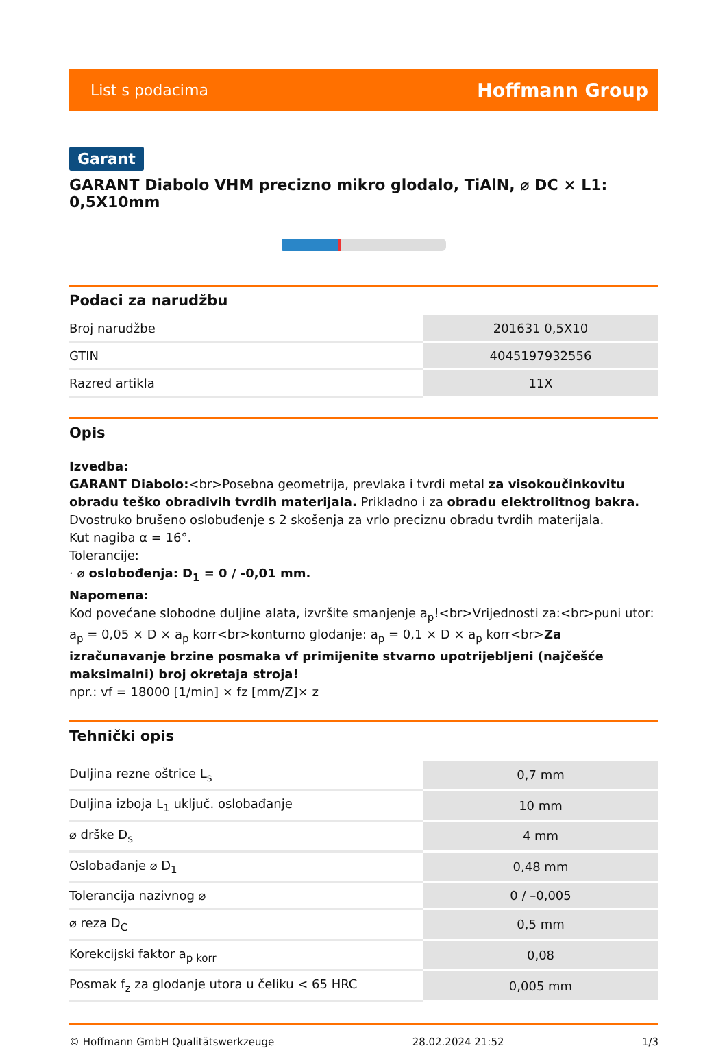List s podacima Hoffmann Group
Garant
GARANT Diabolo VHM precizno mikro glodalo, TiAlN, ⌀ DC × L1: 0,5X10mm
Podaci za narudžbu
| Broj narudžbe | 201631 0,5X10 |
| GTIN | 4045197932556 |
| Razred artikla | 11X |
Opis
Izvedba:
GARANT Diabolo:<br>Posebna geometrija, prevlaka i tvrdi metal za visokoučinkovitu obradu teško obradivih tvrdih materijala. Prikladno i za obradu elektrolitnog bakra. Dvostruko brušeno oslobuđenje s 2 skošenja za vrlo preciznu obradu tvrdih materijala.
Kut nagiba α = 16°.
Tolerancije:
· ⌀ oslobođenja: D<sub>1</sub> = 0 / -0,01 mm.
Napomena:
Kod povećane slobodne duljine alata, izvršite smanjenje a<sub>p</sub>!<br>Vrijednosti za:<br>puni utor: a<sub>p</sub> = 0,05 × D × a<sub>p</sub> korr<br>konturno glodanje: a<sub>p</sub> = 0,1 × D × a<sub>p</sub> korr<br>Za izračunavanje brzine posmaka vf primijenite stvarno upotrijebljeni (najčešće maksimalni) broj okretaja stroja!
npr.: vf = 18000 [1/min] × fz [mm/Z]× z
Tehnički opis
| Duljina rezne oštrice L<sub>s</sub> | 0,7 mm |
| Duljina izboja L<sub>1</sub> uključ. oslobađanje | 10 mm |
| ⌀ drške D<sub>s</sub> | 4 mm |
| Oslobađanje ⌀ D<sub>1</sub> | 0,48 mm |
| Tolerancija nazivnog ⌀ | 0 / –0,005 |
| ⌀ reza D<sub>C</sub> | 0,5 mm |
| Korekcijski faktor a<sub>p korr</sub> | 0,08 |
| Posmak f<sub>z</sub> za glodanje utora u čeliku < 65 HRC | 0,005 mm |
© Hoffmann GmbH Qualitätswerkzeuge 28.02.2024 21:52 1/3